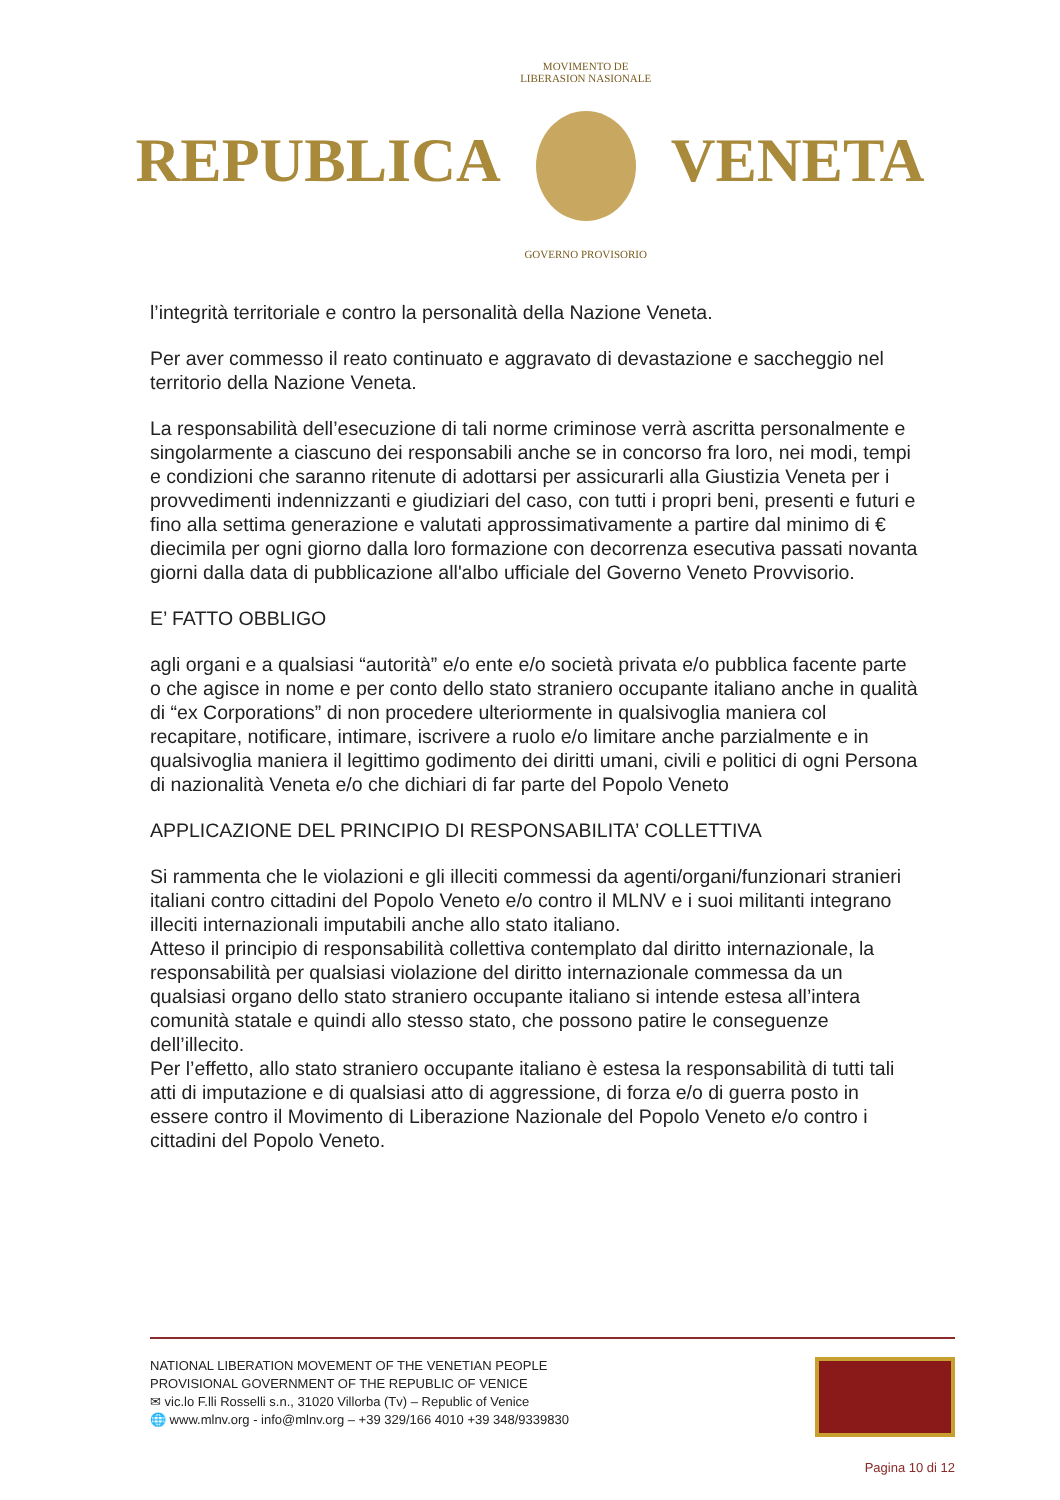REPUBLICA
MOVIMENTO DE LIBERASION NASIONALE
GOVERNO PROVISORIO
VENETA
l’integrità territoriale e contro la personalità della Nazione Veneta.
Per aver commesso il reato continuato e aggravato di devastazione e saccheggio nel territorio della Nazione Veneta.
La responsabilità dell’esecuzione di tali norme criminose verrà ascritta personalmente e singolarmente a ciascuno dei responsabili anche se in concorso fra loro, nei modi, tempi e condizioni che saranno ritenute di adottarsi per assicurarli alla Giustizia Veneta per i provvedimenti indennizzanti e giudiziari del caso, con tutti i propri beni, presenti e futuri e fino alla settima generazione e valutati approssimativamente a partire dal minimo di € diecimila per ogni giorno dalla loro formazione con decorrenza esecutiva passati novanta giorni dalla data di pubblicazione all'albo ufficiale del Governo Veneto Provvisorio.
E’ FATTO OBBLIGO
agli organi e a qualsiasi “autorità” e/o ente e/o società privata e/o pubblica facente parte o che agisce in nome e per conto dello stato straniero occupante italiano anche in qualità di “ex Corporations” di non procedere ulteriormente in qualsivoglia maniera col recapitare, notificare, intimare, iscrivere a ruolo e/o limitare anche parzialmente e in qualsivoglia maniera il legittimo godimento dei diritti umani, civili e politici di ogni Persona di nazionalità Veneta e/o che dichiari di far parte del Popolo Veneto
APPLICAZIONE DEL PRINCIPIO DI RESPONSABILITA’ COLLETTIVA
Si rammenta che le violazioni e gli illeciti commessi da agenti/organi/funzionari stranieri italiani contro cittadini del Popolo Veneto e/o contro il MLNV e i suoi militanti integrano illeciti internazionali imputabili anche allo stato italiano.
Atteso il principio di responsabilità collettiva contemplato dal diritto internazionale, la responsabilità per qualsiasi violazione del diritto internazionale commessa da un qualsiasi organo dello stato straniero occupante italiano si intende estesa all’intera comunità statale e quindi allo stesso stato, che possono patire le conseguenze dell’illecito.
Per l’effetto, allo stato straniero occupante italiano è estesa la responsabilità di tutti tali atti di imputazione e di qualsiasi atto di aggressione, di forza e/o di guerra posto in essere contro il Movimento di Liberazione Nazionale del Popolo Veneto e/o contro i cittadini del Popolo Veneto.
NATIONAL LIBERATION MOVEMENT OF THE VENETIAN PEOPLE
PROVISIONAL GOVERNMENT OF THE REPUBLIC OF VENICE
✉ vic.lo F.lli Rosselli s.n., 31020 Villorba (Tv) – Republic of Venice
🌐 www.mlnv.org - info@mlnv.org – +39 329/166 4010 +39 348/9339830
Pagina 10 di 12